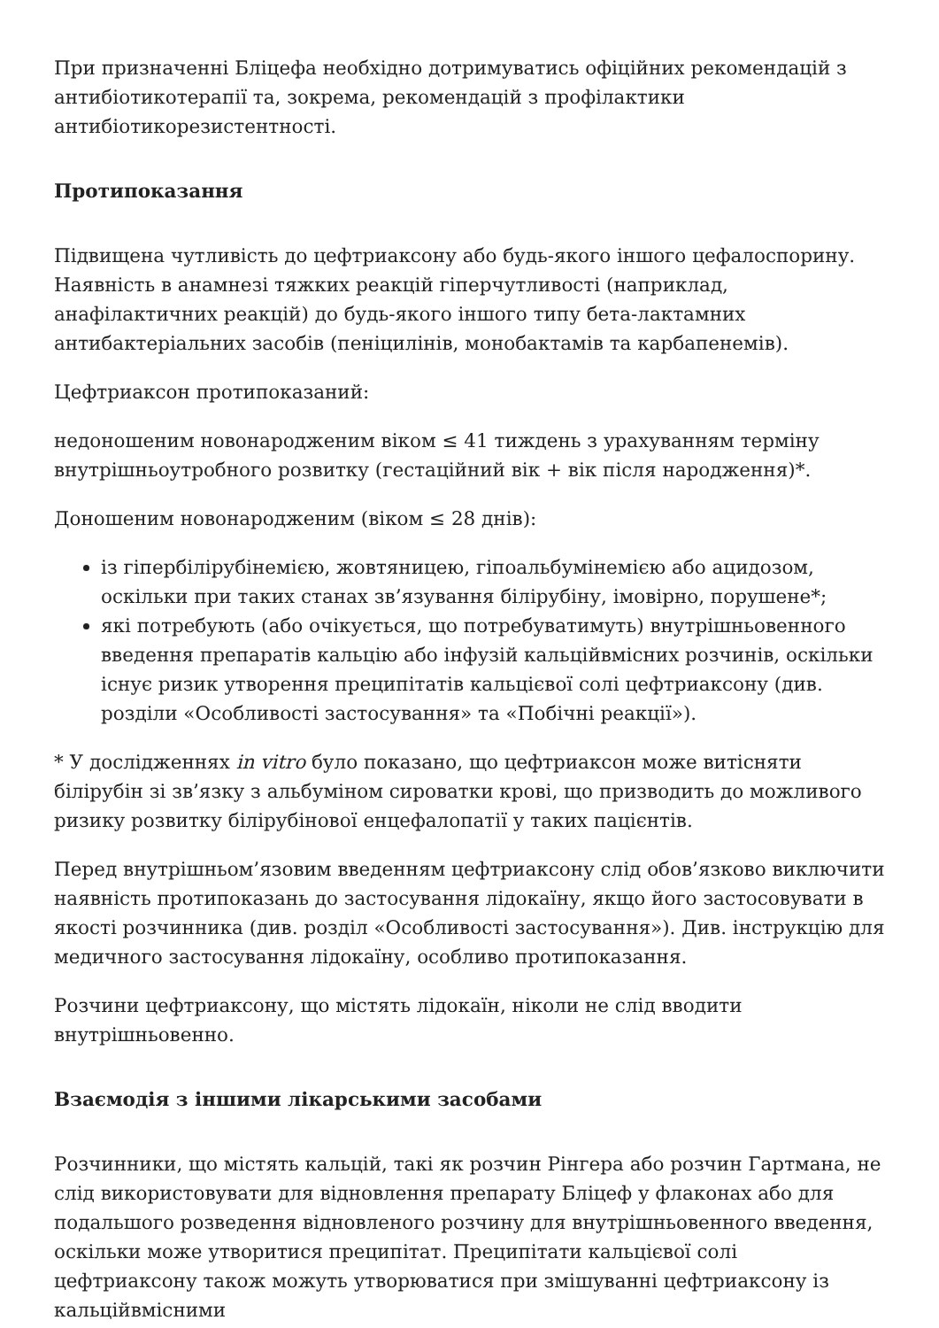При призначенні Бліцефа необхідно дотримуватись офіційних рекомендацій з антибіотикотерапії та, зокрема, рекомендацій з профілактики антибіотикорезистентності.
Протипоказання
Підвищена чутливість до цефтриаксону або будь-якого іншого цефалоспорину. Наявність в анамнезі тяжких реакцій гіперчутливості (наприклад, анафілактичних реакцій) до будь-якого іншого типу бета-лактамних антибактеріальних засобів (пеніцилінів, монобактамів та карбапенемів).
Цефтриаксон протипоказаний:
недоношеним новонародженим віком ≤ 41 тиждень з урахуванням терміну внутрішньоутробного розвитку (гестаційний вік + вік після народження)*.
Доношеним новонародженим (віком ≤ 28 днів):
із гіпербілірубінемією, жовтяницею, гіпоальбумінемією або ацидозом, оскільки при таких станах зв’язування білірубіну, імовірно, порушене*;
які потребують (або очікується, що потребуватимуть) внутрішньовенного введення препаратів кальцію або інфузій кальційвмісних розчинів, оскільки існує ризик утворення преципітатів кальцієвої солі цефтриаксону (див. розділи «Особливості застосування» та «Побічні реакції»).
* У дослідженнях in vitro було показано, що цефтриаксон може витісняти білірубін зі зв’язку з альбуміном сироватки крові, що призводить до можливого ризику розвитку білірубінової енцефалопатії у таких пацієнтів.
Перед внутрішньом’язовим введенням цефтриаксону слід обов’язково виключити наявність протипоказань до застосування лідокаїну, якщо його застосовувати в якості розчинника (див. розділ «Особливості застосування»). Див. інструкцію для медичного застосування лідокаїну, особливо протипоказання.
Розчини цефтриаксону, що містять лідокаїн, ніколи не слід вводити внутрішньовенно.
Взаємодія з іншими лікарськими засобами
Розчинники, що містять кальцій, такі як розчин Рінгера або розчин Гартмана, не слід використовувати для відновлення препарату Бліцеф у флаконах або для подальшого розведення відновленого розчину для внутрішньовенного введення, оскільки може утворитися преципітат. Преципітати кальцієвої солі цефтриаксону також можуть утворюватися при змішуванні цефтриаксону із кальційвмісними